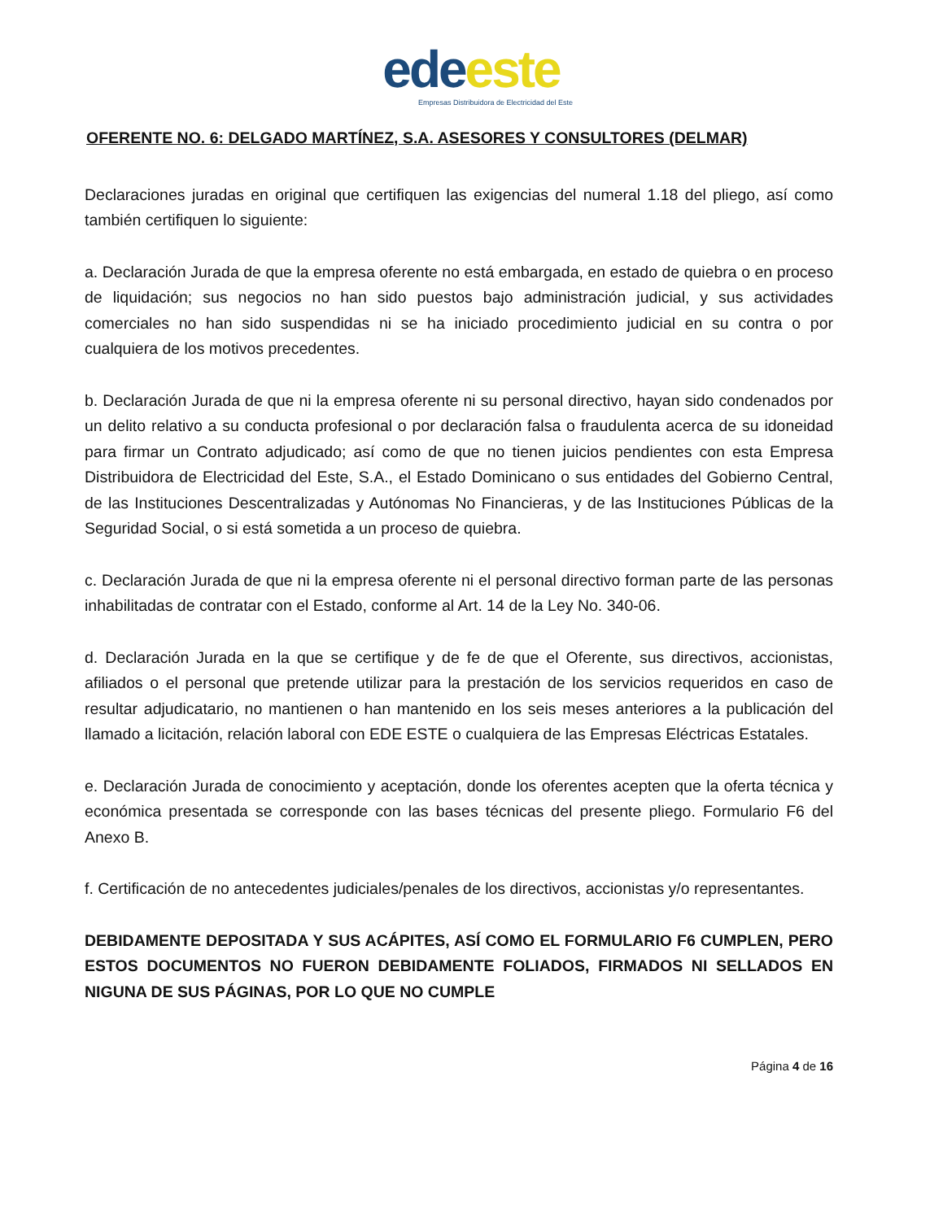ede este
Empresas Distribuidora de Electricidad del Este
OFERENTE NO. 6: DELGADO MARTÍNEZ, S.A. ASESORES Y CONSULTORES (DELMAR)
Declaraciones juradas en original que certifiquen las exigencias del numeral 1.18 del pliego, así como también certifiquen lo siguiente:
a. Declaración Jurada de que la empresa oferente no está embargada, en estado de quiebra o en proceso de liquidación; sus negocios no han sido puestos bajo administración judicial, y sus actividades comerciales no han sido suspendidas ni se ha iniciado procedimiento judicial en su contra o por cualquiera de los motivos precedentes.
b. Declaración Jurada de que ni la empresa oferente ni su personal directivo, hayan sido condenados por un delito relativo a su conducta profesional o por declaración falsa o fraudulenta acerca de su idoneidad para firmar un Contrato adjudicado; así como de que no tienen juicios pendientes con esta Empresa Distribuidora de Electricidad del Este, S.A., el Estado Dominicano o sus entidades del Gobierno Central, de las Instituciones Descentralizadas y Autónomas No Financieras, y de las Instituciones Públicas de la Seguridad Social, o si está sometida a un proceso de quiebra.
c. Declaración Jurada de que ni la empresa oferente ni el personal directivo forman parte de las personas inhabilitadas de contratar con el Estado, conforme al Art. 14 de la Ley No. 340-06.
d. Declaración Jurada en la que se certifique y de fe de que el Oferente, sus directivos, accionistas, afiliados o el personal que pretende utilizar para la prestación de los servicios requeridos en caso de resultar adjudicatario, no mantienen o han mantenido en los seis meses anteriores a la publicación del llamado a licitación, relación laboral con EDE ESTE o cualquiera de las Empresas Eléctricas Estatales.
e. Declaración Jurada de conocimiento y aceptación, donde los oferentes acepten que la oferta técnica y económica presentada se corresponde con las bases técnicas del presente pliego. Formulario F6 del Anexo B.
f. Certificación de no antecedentes judiciales/penales de los directivos, accionistas y/o representantes.
DEBIDAMENTE DEPOSITADA Y SUS ACÁPITES, ASÍ COMO EL FORMULARIO F6 CUMPLEN, PERO ESTOS DOCUMENTOS NO FUERON DEBIDAMENTE FOLIADOS, FIRMADOS NI SELLADOS EN NIGUNA DE SUS PÁGINAS, POR LO QUE NO CUMPLE
Página 4 de 16